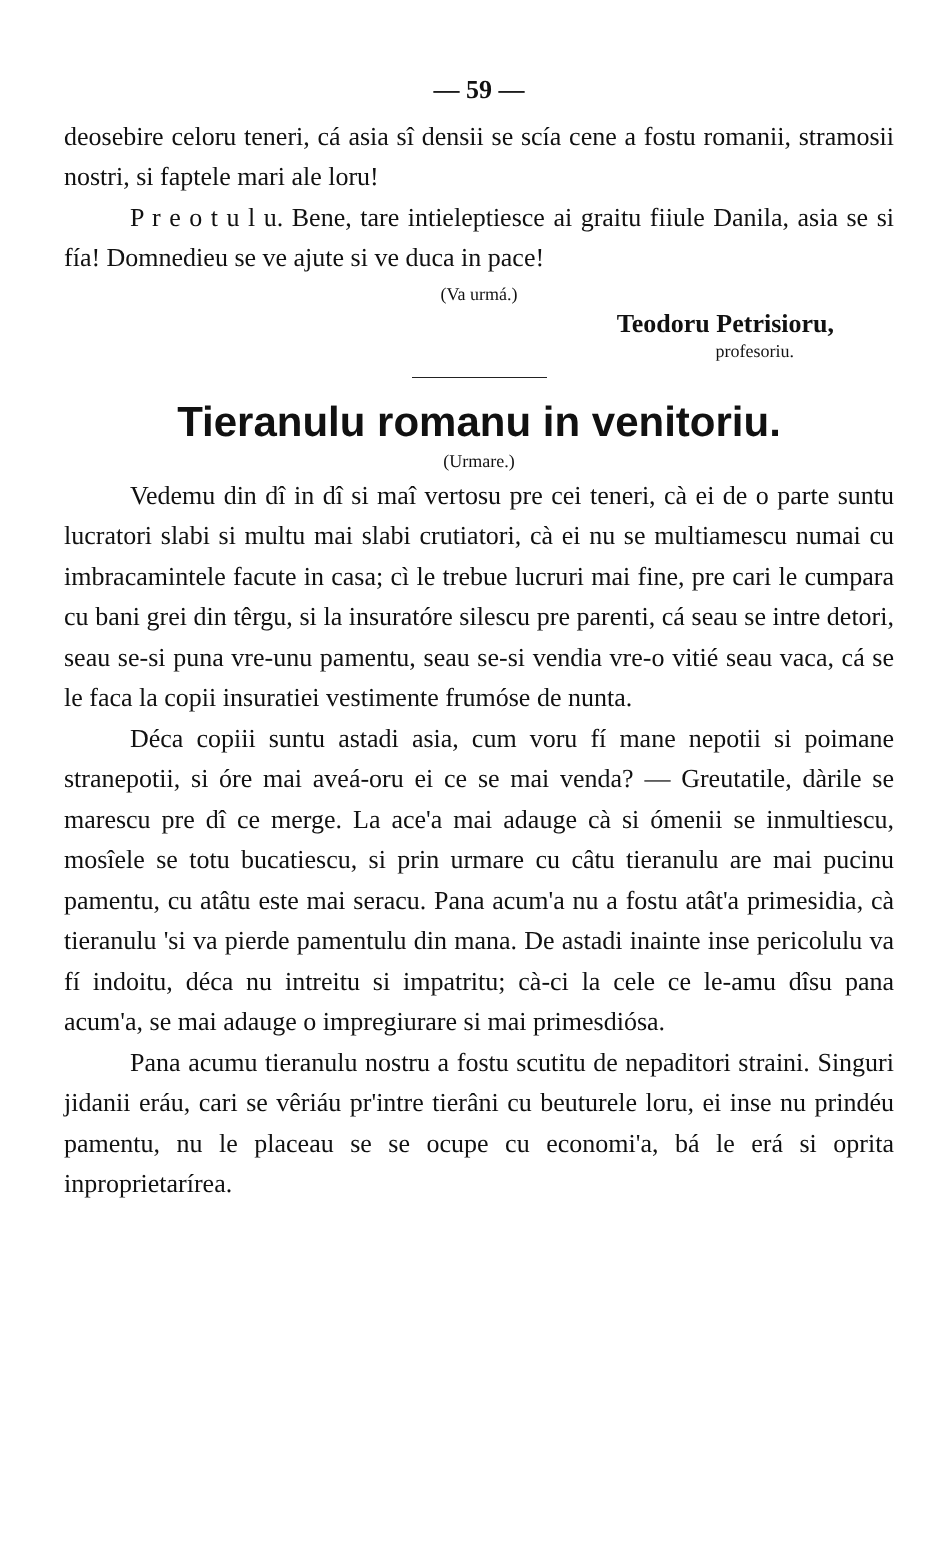— 59 —
deosebire celoru teneri, cá asia sî densii se scía cene a fostu romanii, stramosii nostri, si faptele mari ale loru!
P r e o t u l u. Bene, tare intieleptiesce ai graitu fiiule Danila, asia se si fía! Domnedieu se ve ajute si ve duca in pace!
(Va urmá.)
Teodoru Petrisioru,
profesoriu.
Tieranulu romanu in venitoriu.
(Urmare.)
Vedemu din dî in dî si maî vertosu pre cei teneri, cà ei de o parte suntu lucratori slabi si multu mai slabi crutiatori, cà ei nu se multiamescu numai cu imbracamintele facute in casa; cì le trebue lucruri mai fine, pre cari le cumpara cu bani grei din têrgu, si la insuratóre silescu pre parenti, cá seau se intre detori, seau se-si puna vre-unu pamentu, seau se-si vendia vre-o vitié seau vaca, cá se le faca la copii insuratiei vestimente frumóse de nunta.
Déca copiii suntu astadi asia, cum voru fí mane nepotii si poimane stranepotii, si óre mai aveá-oru ei ce se mai venda? — Greutatile, dàrile se marescu pre dî ce merge. La ace'a mai adauge cà si ómenii se inmultiescu, mosîele se totu bucatiescu, si prin urmare cu câtu tieranulu are mai pucinu pamentu, cu atâtu este mai seracu. Pana acum'a nu a fostu atât'a primesidia, cà tieranulu 'si va pierde pamentulu din mana. De astadi inainte inse pericolulu va fí indoitu, déca nu intreitu si impatritu; cà-ci la cele ce le-amu dîsu pana acum'a, se mai adauge o impregiurare si mai primesdiósa.
Pana acumu tieranulu nostru a fostu scutitu de nepaditori straini. Singuri jidanii eráu, cari se vêriáu pr'intre tierâni cu beuturele loru, ei inse nu prindéu pamentu, nu le placeau se se ocupe cu economi'a, bá le erá si oprita inproprietarírea.